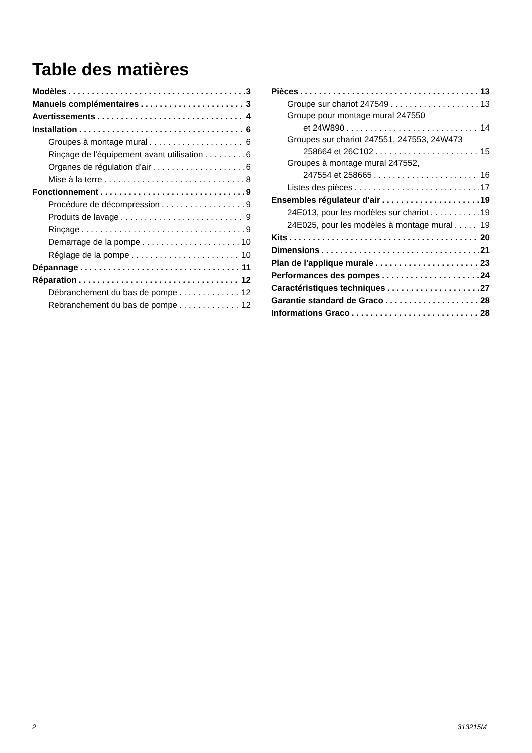Table des matières
Modèles 3
Manuels complémentaires 3
Avertissements 4
Installation 6
Groupes à montage mural 6
Rinçage de l'équipement avant utilisation 6
Organes de régulation d'air 6
Mise à la terre 8
Fonctionnement 9
Procédure de décompression 9
Produits de lavage 9
Rinçage 9
Demarrage de la pompe 10
Réglage de la pompe 10
Dépannage 11
Réparation 12
Débranchement du bas de pompe 12
Rebranchement du bas de pompe 12
Pièces 13
Groupe sur chariot 247549 13
Groupe pour montage mural 247550
et 24W890 14
Groupes sur chariot 247551, 247553, 24W473
258664 et 26C102 15
Groupes à montage mural 247552,
247554 et 258665 16
Listes des pièces 17
Ensembles régulateur d'air 19
24E013, pour les modèles sur chariot 19
24E025, pour les modèles à montage mural 19
Kits 20
Dimensions 21
Plan de l'applique murale 23
Performances des pompes 24
Caractéristiques techniques 27
Garantie standard de Graco 28
Informations Graco 28
2 313215M